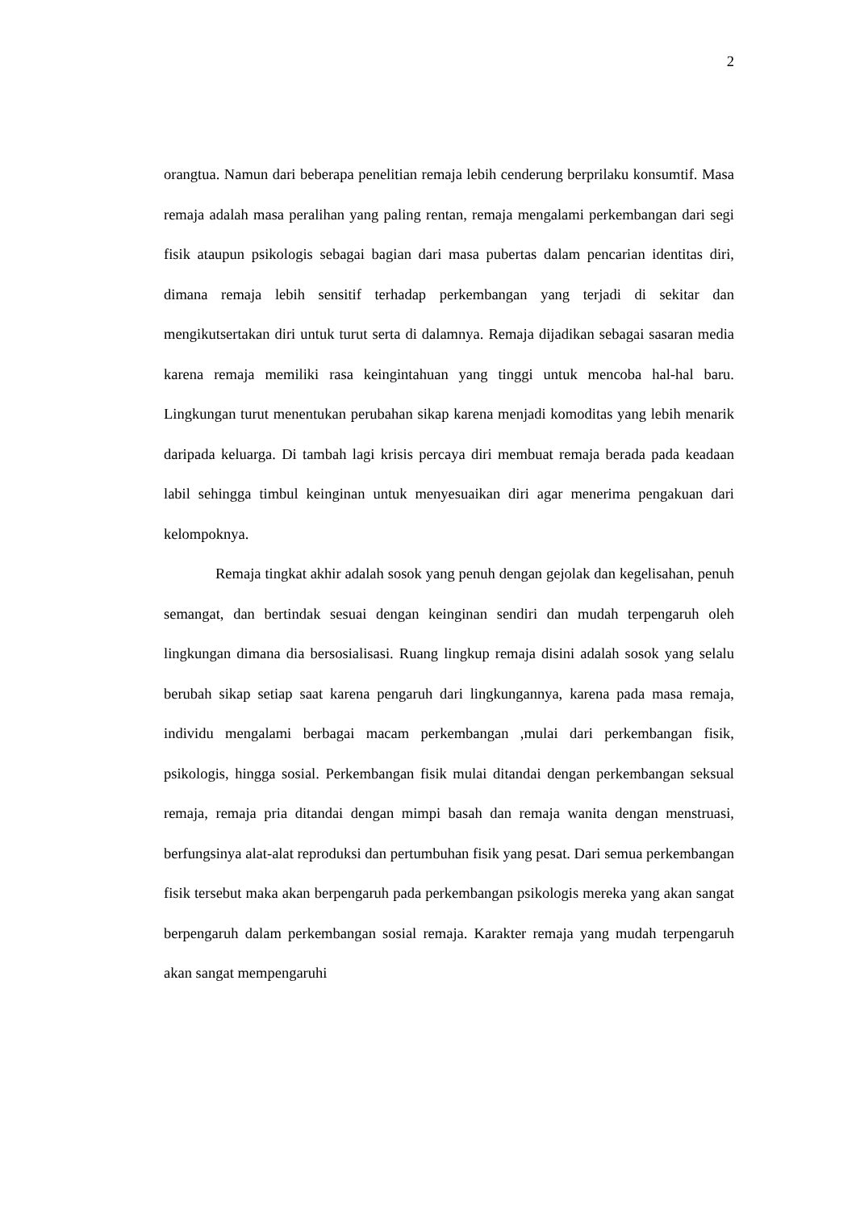2
orangtua. Namun dari beberapa penelitian remaja lebih cenderung berprilaku konsumtif. Masa remaja adalah masa peralihan yang paling rentan, remaja mengalami perkembangan dari segi fisik ataupun psikologis sebagai bagian dari masa pubertas dalam pencarian identitas diri, dimana remaja lebih sensitif terhadap perkembangan yang terjadi di sekitar dan mengikutsertakan diri untuk turut serta di dalamnya. Remaja dijadikan sebagai sasaran media karena remaja memiliki rasa keingintahuan yang tinggi untuk mencoba hal-hal baru. Lingkungan turut menentukan perubahan sikap karena menjadi komoditas yang lebih menarik daripada keluarga. Di tambah lagi krisis percaya diri membuat remaja berada pada keadaan labil sehingga timbul keinginan untuk menyesuaikan diri agar menerima pengakuan dari kelompoknya.
Remaja tingkat akhir adalah sosok yang penuh dengan gejolak dan kegelisahan, penuh semangat, dan bertindak sesuai dengan keinginan sendiri dan mudah terpengaruh oleh lingkungan dimana dia bersosialisasi. Ruang lingkup remaja disini adalah sosok yang selalu berubah sikap setiap saat karena pengaruh dari lingkungannya, karena pada masa remaja, individu mengalami berbagai macam perkembangan ,mulai dari perkembangan fisik, psikologis, hingga sosial. Perkembangan fisik mulai ditandai dengan perkembangan seksual remaja, remaja pria ditandai dengan mimpi basah dan remaja wanita dengan menstruasi, berfungsinya alat-alat reproduksi dan pertumbuhan fisik yang pesat. Dari semua perkembangan fisik tersebut maka akan berpengaruh pada perkembangan psikologis mereka yang akan sangat berpengaruh dalam perkembangan sosial remaja. Karakter remaja yang mudah terpengaruh akan sangat mempengaruhi